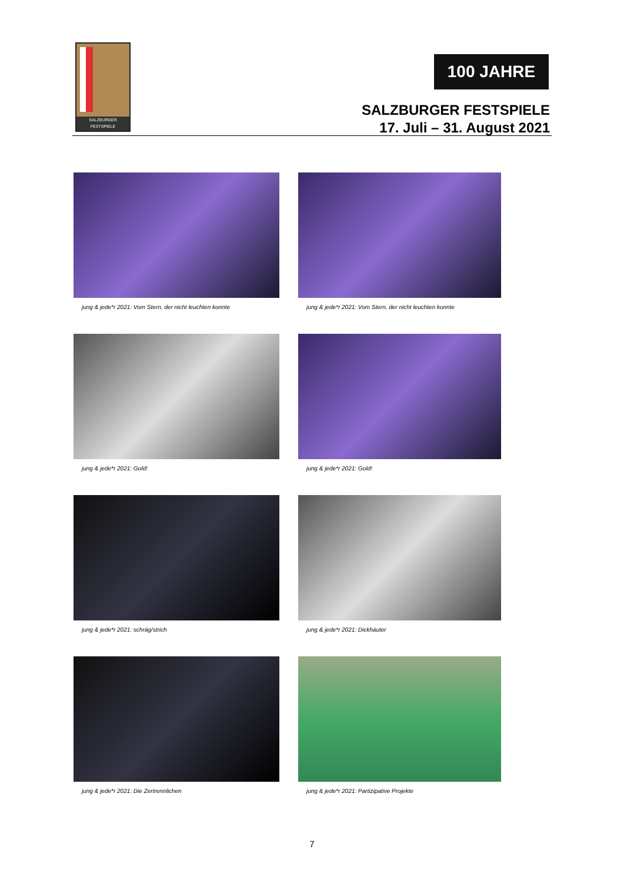SALZBURGER FESTSPIELE
100 JAHRE
SALZBURGER FESTSPIELE
17. Juli – 31. August 2021
jung & jede*r 2021: Vom Stern, der nicht leuchten konnte
jung & jede*r 2021: Vom Stern, der nicht leuchten konnte
jung & jede*r 2021: Gold!
jung & jede*r 2021: Gold!
jung & jede*r 2021: schräg/strich
jung & jede*r 2021: Dickhäuter
jung & jede*r 2021: Die Zertrennlichen
jung & jede*r 2021: Partizipative Projekte
7